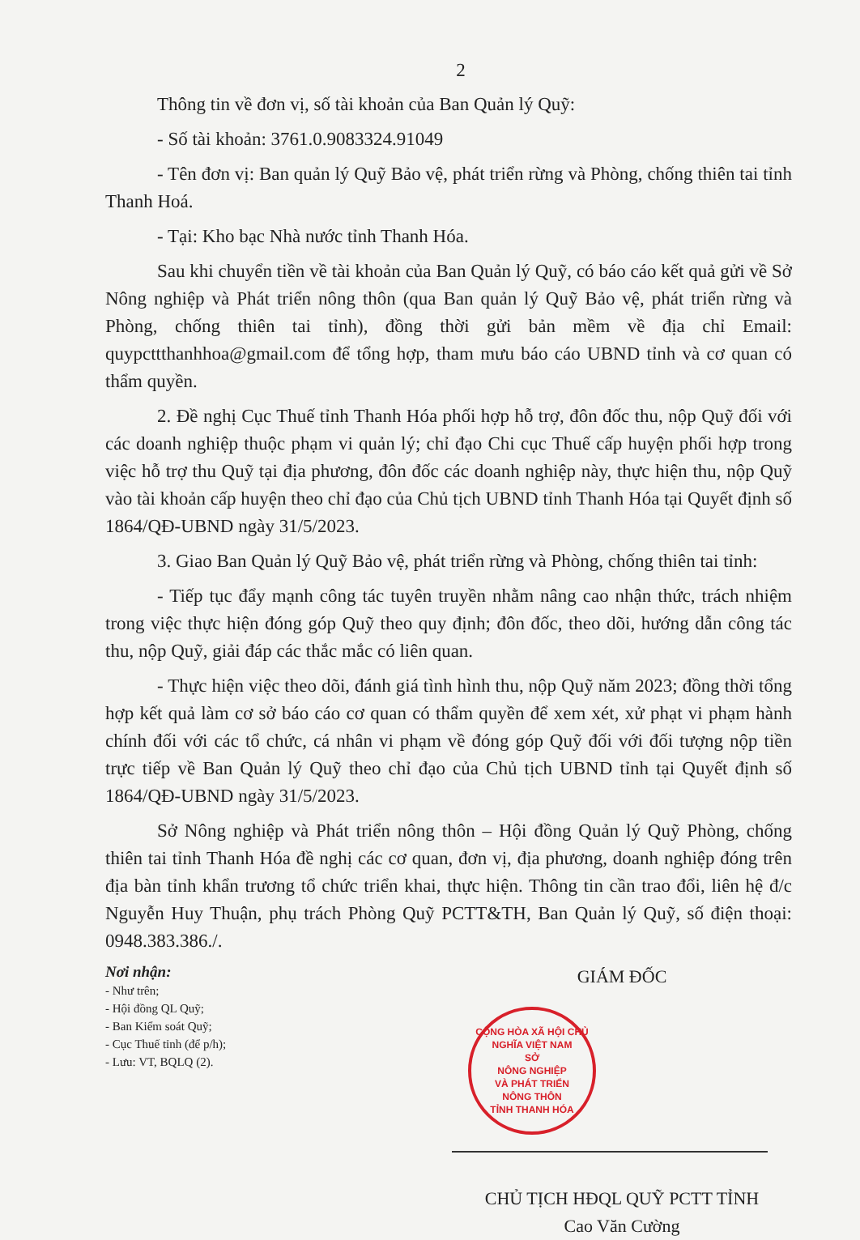2
Thông tin về đơn vị, số tài khoản của Ban Quản lý Quỹ:
- Số tài khoản: 3761.0.9083324.91049
- Tên đơn vị: Ban quản lý Quỹ Bảo vệ, phát triển rừng và Phòng, chống thiên tai tỉnh Thanh Hoá.
- Tại: Kho bạc Nhà nước tỉnh Thanh Hóa.
Sau khi chuyển tiền về tài khoản của Ban Quản lý Quỹ, có báo cáo kết quả gửi về Sở Nông nghiệp và Phát triển nông thôn (qua Ban quản lý Quỹ Bảo vệ, phát triển rừng và Phòng, chống thiên tai tỉnh), đồng thời gửi bản mềm về địa chỉ Email: quypcttthanhhoa@gmail.com để tổng hợp, tham mưu báo cáo UBND tỉnh và cơ quan có thẩm quyền.
2. Đề nghị Cục Thuế tỉnh Thanh Hóa phối hợp hỗ trợ, đôn đốc thu, nộp Quỹ đối với các doanh nghiệp thuộc phạm vi quản lý; chỉ đạo Chi cục Thuế cấp huyện phối hợp trong việc hỗ trợ thu Quỹ tại địa phương, đôn đốc các doanh nghiệp này, thực hiện thu, nộp Quỹ vào tài khoản cấp huyện theo chỉ đạo của Chủ tịch UBND tỉnh Thanh Hóa tại Quyết định số 1864/QĐ-UBND ngày 31/5/2023.
3. Giao Ban Quản lý Quỹ Bảo vệ, phát triển rừng và Phòng, chống thiên tai tỉnh:
- Tiếp tục đẩy mạnh công tác tuyên truyền nhằm nâng cao nhận thức, trách nhiệm trong việc thực hiện đóng góp Quỹ theo quy định; đôn đốc, theo dõi, hướng dẫn công tác thu, nộp Quỹ, giải đáp các thắc mắc có liên quan.
- Thực hiện việc theo dõi, đánh giá tình hình thu, nộp Quỹ năm 2023; đồng thời tổng hợp kết quả làm cơ sở báo cáo cơ quan có thẩm quyền để xem xét, xử phạt vi phạm hành chính đối với các tổ chức, cá nhân vi phạm về đóng góp Quỹ đối với đối tượng nộp tiền trực tiếp về Ban Quản lý Quỹ theo chỉ đạo của Chủ tịch UBND tỉnh tại Quyết định số 1864/QĐ-UBND ngày 31/5/2023.
Sở Nông nghiệp và Phát triển nông thôn – Hội đồng Quản lý Quỹ Phòng, chống thiên tai tỉnh Thanh Hóa đề nghị các cơ quan, đơn vị, địa phương, doanh nghiệp đóng trên địa bàn tỉnh khẩn trương tổ chức triển khai, thực hiện. Thông tin cần trao đổi, liên hệ đ/c Nguyễn Huy Thuận, phụ trách Phòng Quỹ PCTT&TH, Ban Quản lý Quỹ, số điện thoại: 0948.383.386./.
Nơi nhận:
- Như trên;
- Hội đồng QL Quỹ;
- Ban Kiểm soát Quỹ;
- Cục Thuế tỉnh (để p/h);
- Lưu: VT, BQLQ (2).
GIÁM ĐỐC
CỘNG HÒA XÃ HỘI CHỦ NGHĨA VIỆT NAM
SỞ
NÔNG NGHIỆP
VÀ PHÁT TRIỂN
NÔNG THÔN
TỈNH THANH HÓA
CHỦ TỊCH HĐQL QUỸ PCTT TỈNH
Cao Văn Cường